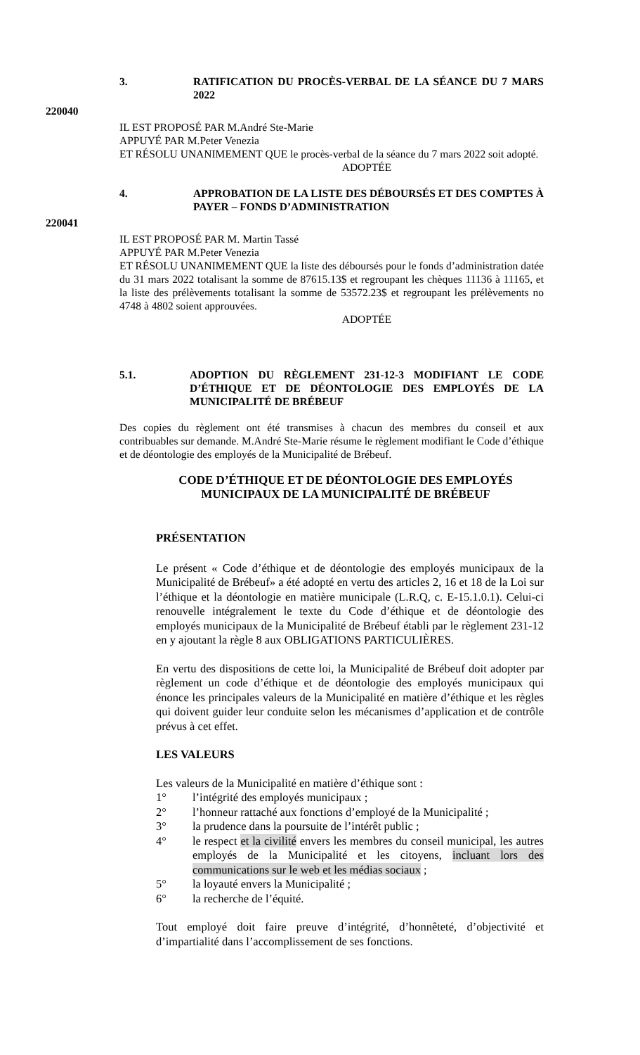3. RATIFICATION DU PROCÈS-VERBAL DE LA SÉANCE DU 7 MARS 2022
220040
IL EST PROPOSÉ PAR M.André Ste-Marie
APPUYÉ PAR M.Peter Venezia
ET RÉSOLU UNANIMEMENT QUE le procès-verbal de la séance du 7 mars 2022 soit adopté.
ADOPTÉE
4. APPROBATION DE LA LISTE DES DÉBOURSÉS ET DES COMPTES À PAYER – FONDS D’ADMINISTRATION
220041
IL EST PROPOSÉ PAR M. Martin Tassé
APPUYÉ PAR M.Peter Venezia
ET RÉSOLU UNANIMEMENT QUE la liste des déboursés pour le fonds d’administration datée du 31 mars 2022 totalisant la somme de 87615.13$ et regroupant les chèques 11136 à 11165, et la liste des prélèvements totalisant la somme de 53572.23$ et regroupant les prélèvements no 4748 à 4802 soient approuvées.
ADOPTÉE
5.1. ADOPTION DU RÈGLEMENT 231-12-3 MODIFIANT LE CODE D’ÉTHIQUE ET DE DÉONTOLOGIE DES EMPLOYÉS DE LA MUNICIPALITÉ DE BRÉBEUF
Des copies du règlement ont été transmises à chacun des membres du conseil et aux contribuables sur demande. M.André Ste-Marie résume le règlement modifiant le Code d’éthique et de déontologie des employés de la Municipalité de Brébeuf.
CODE D’ÉTHIQUE ET DE DÉONTOLOGIE DES EMPLOYÉS MUNICIPAUX DE LA MUNICIPALITÉ DE BRÉBEUF
PRÉSENTATION
Le présent « Code d’éthique et de déontologie des employés municipaux de la Municipalité de Brébeuf» a été adopté en vertu des articles 2, 16 et 18 de la Loi sur l’éthique et la déontologie en matière municipale (L.R.Q, c. E-15.1.0.1). Celui-ci renouvelle intégralement le texte du Code d’éthique et de déontologie des employés municipaux de la Municipalité de Brébeuf établi par le règlement 231-12 en y ajoutant la règle 8 aux OBLIGATIONS PARTICULIÈRES.
En vertu des dispositions de cette loi, la Municipalité de Brébeuf doit adopter par règlement un code d’éthique et de déontologie des employés municipaux qui énonce les principales valeurs de la Municipalité en matière d’éthique et les règles qui doivent guider leur conduite selon les mécanismes d’application et de contrôle prévus à cet effet.
LES VALEURS
Les valeurs de la Municipalité en matière d’éthique sont :
1° l’intégrité des employés municipaux ;
2° l’honneur rattaché aux fonctions d’employé de la Municipalité ;
3° la prudence dans la poursuite de l’intérêt public ;
4° le respect et la civilité envers les membres du conseil municipal, les autres employés de la Municipalité et les citoyens, incluant lors des communications sur le web et les médias sociaux ;
5° la loyauté envers la Municipalité ;
6° la recherche de l’équité.
Tout employé doit faire preuve d’intégrité, d’honnêteté, d’objectivité et d’impartialité dans l’accomplissement de ses fonctions.